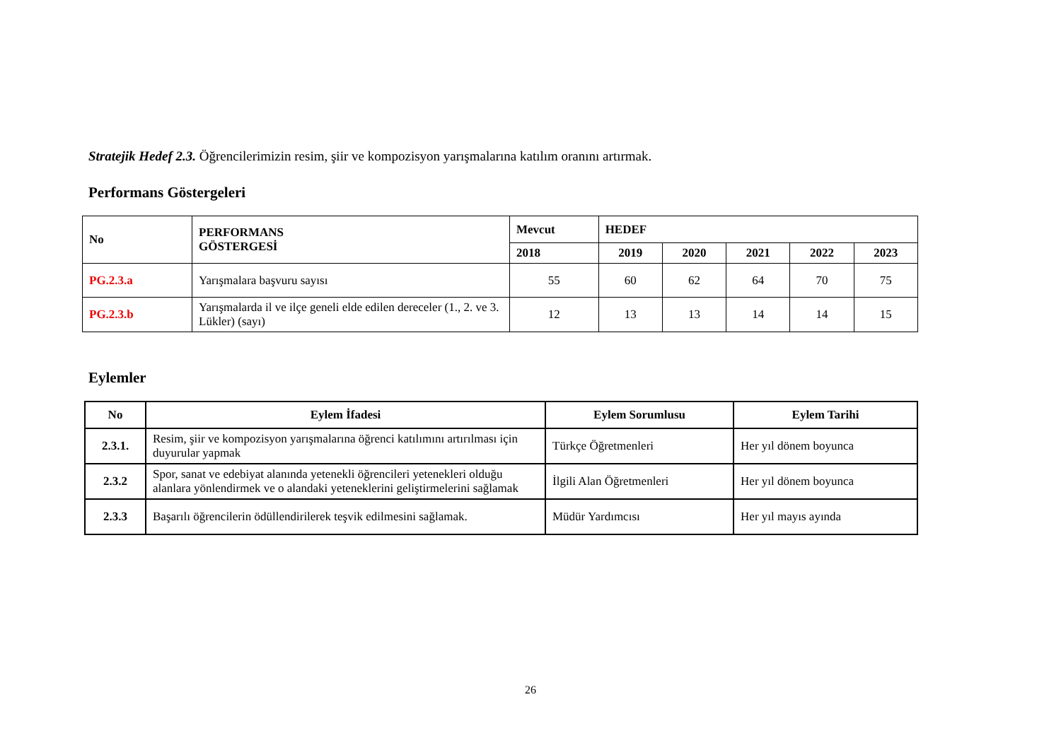Stratejik Hedef 2.3. Öğrencilerimizin resim, şiir ve kompozisyon yarışmalarına katılım oranını artırmak.
Performans Göstergeleri
| No | PERFORMANS GÖSTERGESİ | Mevcut | HEDEF | | | | |
| --- | --- | --- | --- | --- | --- | --- | --- |
| | | 2018 | 2019 | 2020 | 2021 | 2022 | 2023 |
| PG.2.3.a | Yarışmalara başvuru sayısı | 55 | 60 | 62 | 64 | 70 | 75 |
| PG.2.3.b | Yarışmalarda il ve ilçe geneli elde edilen dereceler (1., 2. ve 3. Lükler) (sayı) | 12 | 13 | 13 | 14 | 14 | 15 |
Eylemler
| No | Eylem İfadesi | Eylem Sorumlusu | Eylem Tarihi |
| --- | --- | --- | --- |
| 2.3.1. | Resim, şiir ve kompozisyon yarışmalarına öğrenci katılımını artırılması için duyurular yapmak | Türkçe Öğretmenleri | Her yıl dönem boyunca |
| 2.3.2 | Spor, sanat ve edebiyat alanında yetenekli öğrencileri yetenekleri olduğu alanlara yönlendirmek ve o alandaki yeteneklerini geliştirmelerini sağlamak | İlgili Alan Öğretmenleri | Her yıl dönem boyunca |
| 2.3.3 | Başarılı öğrencilerin ödüllendirilerek teşvik edilmesini sağlamak. | Müdür Yardımcısı | Her yıl mayıs ayında |
26